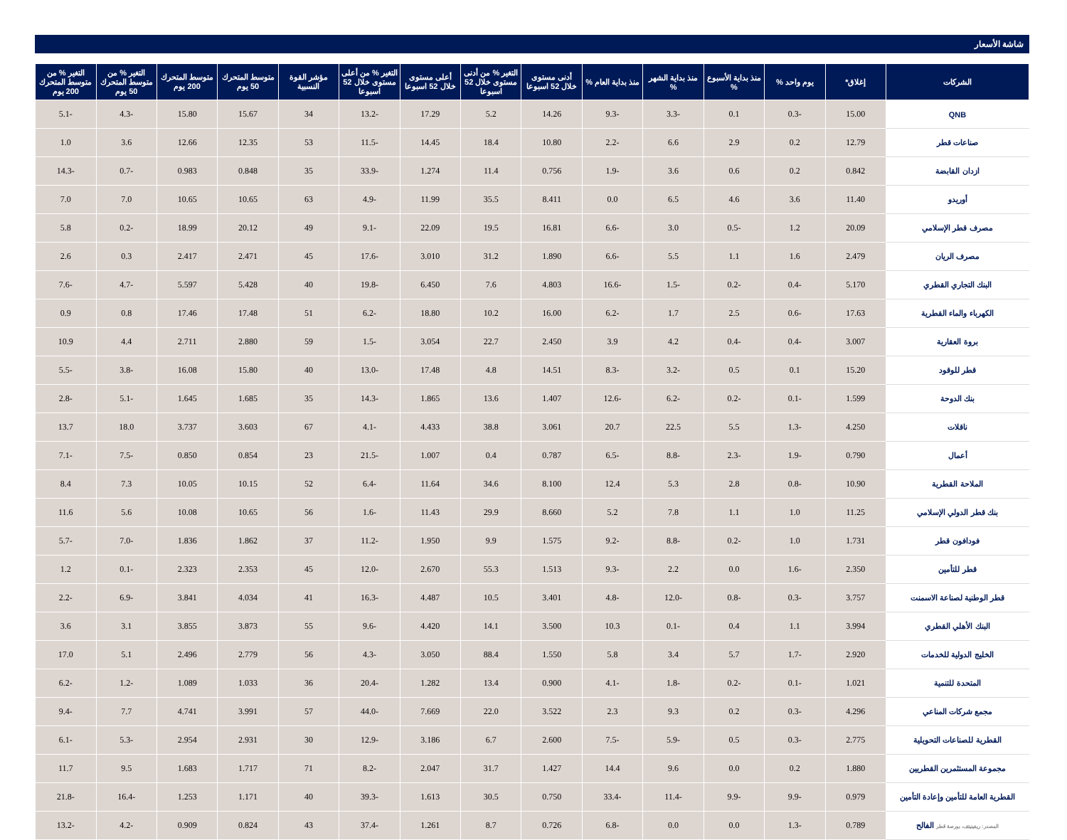شاشة الأسعار
| الشركات | إغلاق* | يوم واحد % | منذ بداية الأسبوع % | منذ بداية الشهر % | منذ بداية العام % | أدنى مستوى خلال 52 اسبوعا | التغير % من أدنى مستوى خلال 52 اسبوعا | أعلى مستوى خلال 52 اسبوعا | التغير % من أعلى مستوى خلال 52 اسبوعا | مؤشر القوة النسبية | متوسط المتحرك 50 يوم | متوسط المتحرك 200 يوم | التغير % من متوسط المتحرك 50 يوم | التغير % من متوسط المتحرك 200 يوم |
| --- | --- | --- | --- | --- | --- | --- | --- | --- | --- | --- | --- | --- | --- | --- |
| QNB | 15.00 | -0.3 | 0.1 | -3.3 | -9.3 | 14.26 | 5.2 | 17.29 | -13.2 | 34 | 15.67 | 15.80 | -4.3 | -5.1 |
| صناعات قطر | 12.79 | 0.2 | 2.9 | 6.6 | -2.2 | 10.80 | 18.4 | 14.45 | -11.5 | 53 | 12.35 | 12.66 | 3.6 | 1.0 |
| ازدان القابضة | 0.842 | 0.2 | 0.6 | 3.6 | -1.9 | 0.756 | 11.4 | 1.274 | -33.9 | 35 | 0.848 | 0.983 | -0.7 | -14.3 |
| أوريدو | 11.40 | 3.6 | 4.6 | 6.5 | 0.0 | 8.411 | 35.5 | 11.99 | -4.9 | 63 | 10.65 | 10.65 | 7.0 | 7.0 |
| مصرف قطر الإسلامي | 20.09 | 1.2 | -0.5 | 3.0 | -6.6 | 16.81 | 19.5 | 22.09 | -9.1 | 49 | 20.12 | 18.99 | -0.2 | 5.8 |
| مصرف الريان | 2.479 | 1.6 | 1.1 | 5.5 | -6.6 | 1.890 | 31.2 | 3.010 | -17.6 | 45 | 2.471 | 2.417 | 0.3 | 2.6 |
| البنك التجاري القطري | 5.170 | -0.4 | -0.2 | -1.5 | -16.6 | 4.803 | 7.6 | 6.450 | -19.8 | 40 | 5.428 | 5.597 | -4.7 | -7.6 |
| الكهرباء والماء القطرية | 17.63 | -0.6 | 2.5 | 1.7 | -6.2 | 16.00 | 10.2 | 18.80 | -6.2 | 51 | 17.48 | 17.46 | 0.8 | 0.9 |
| بروة العقارية | 3.007 | -0.4 | -0.4 | 4.2 | 3.9 | 2.450 | 22.7 | 3.054 | -1.5 | 59 | 2.880 | 2.711 | 4.4 | 10.9 |
| قطر للوقود | 15.20 | 0.1 | 0.5 | -3.2 | -8.3 | 14.51 | 4.8 | 17.48 | -13.0 | 40 | 15.80 | 16.08 | -3.8 | -5.5 |
| بنك الدوحة | 1.599 | -0.1 | -0.2 | -6.2 | -12.6 | 1.407 | 13.6 | 1.865 | -14.3 | 35 | 1.685 | 1.645 | -5.1 | -2.8 |
| ناقلات | 4.250 | -1.3 | 5.5 | 22.5 | 20.7 | 3.061 | 38.8 | 4.433 | -4.1 | 67 | 3.603 | 3.737 | 18.0 | 13.7 |
| أعمال | 0.790 | -1.9 | -2.3 | -8.8 | -6.5 | 0.787 | 0.4 | 1.007 | -21.5 | 23 | 0.854 | 0.850 | -7.5 | -7.1 |
| الملاحة القطرية | 10.90 | -0.8 | 2.8 | 5.3 | 12.4 | 8.100 | 34.6 | 11.64 | -6.4 | 52 | 10.15 | 10.05 | 7.3 | 8.4 |
| بنك قطر الدولي الإسلامي | 11.25 | 1.0 | 1.1 | 7.8 | 5.2 | 8.660 | 29.9 | 11.43 | -1.6 | 56 | 10.65 | 10.08 | 5.6 | 11.6 |
| فودافون قطر | 1.731 | 1.0 | -0.2 | -8.8 | -9.2 | 1.575 | 9.9 | 1.950 | -11.2 | 37 | 1.862 | 1.836 | -7.0 | -5.7 |
| قطر للتأمين | 2.350 | -1.6 | 0.0 | 2.2 | -9.3 | 1.513 | 55.3 | 2.670 | -12.0 | 45 | 2.353 | 2.323 | -0.1 | 1.2 |
| قطر الوطنية لصناعة الاسمنت | 3.757 | -0.3 | -0.8 | -12.0 | -4.8 | 3.401 | 10.5 | 4.487 | -16.3 | 41 | 4.034 | 3.841 | -6.9 | -2.2 |
| البنك الأهلي القطري | 3.994 | 1.1 | 0.4 | -0.1 | 10.3 | 3.500 | 14.1 | 4.420 | -9.6 | 55 | 3.873 | 3.855 | 3.1 | 3.6 |
| الخليج الدولية للخدمات | 2.920 | -1.7 | 5.7 | 3.4 | 5.8 | 1.550 | 88.4 | 3.050 | -4.3 | 56 | 2.779 | 2.496 | 5.1 | 17.0 |
| المتحدة للتنمية | 1.021 | -0.1 | -0.2 | -1.8 | -4.1 | 0.900 | 13.4 | 1.282 | -20.4 | 36 | 1.033 | 1.089 | -1.2 | -6.2 |
| مجمع شركات المناعي | 4.296 | -0.3 | 0.2 | 9.3 | 2.3 | 3.522 | 22.0 | 7.669 | -44.0 | 57 | 3.991 | 4.741 | 7.7 | -9.4 |
| القطرية للصناعات التحويلية | 2.775 | -0.3 | 0.5 | -5.9 | -7.5 | 2.600 | 6.7 | 3.186 | -12.9 | 30 | 2.931 | 2.954 | -5.3 | -6.1 |
| مجموعة المستثمرين القطريين | 1.880 | 0.2 | 0.0 | 9.6 | 14.4 | 1.427 | 31.7 | 2.047 | -8.2 | 71 | 1.717 | 1.683 | 9.5 | 11.7 |
| القطرية العامة للتأمين وإعادة التأمين | 0.979 | -9.9 | -9.9 | -11.4 | -33.4 | 0.750 | 30.5 | 1.613 | -39.3 | 40 | 1.171 | 1.253 | -16.4 | -21.8 |
| المصدر: ريفينيتف، بورصة قطر الفالح | 0.789 | -1.3 | 0.0 | 0.0 | -6.8 | 0.726 | 8.7 | 1.261 | -37.4 | 43 | 0.824 | 0.909 | -4.2 | -13.2 |